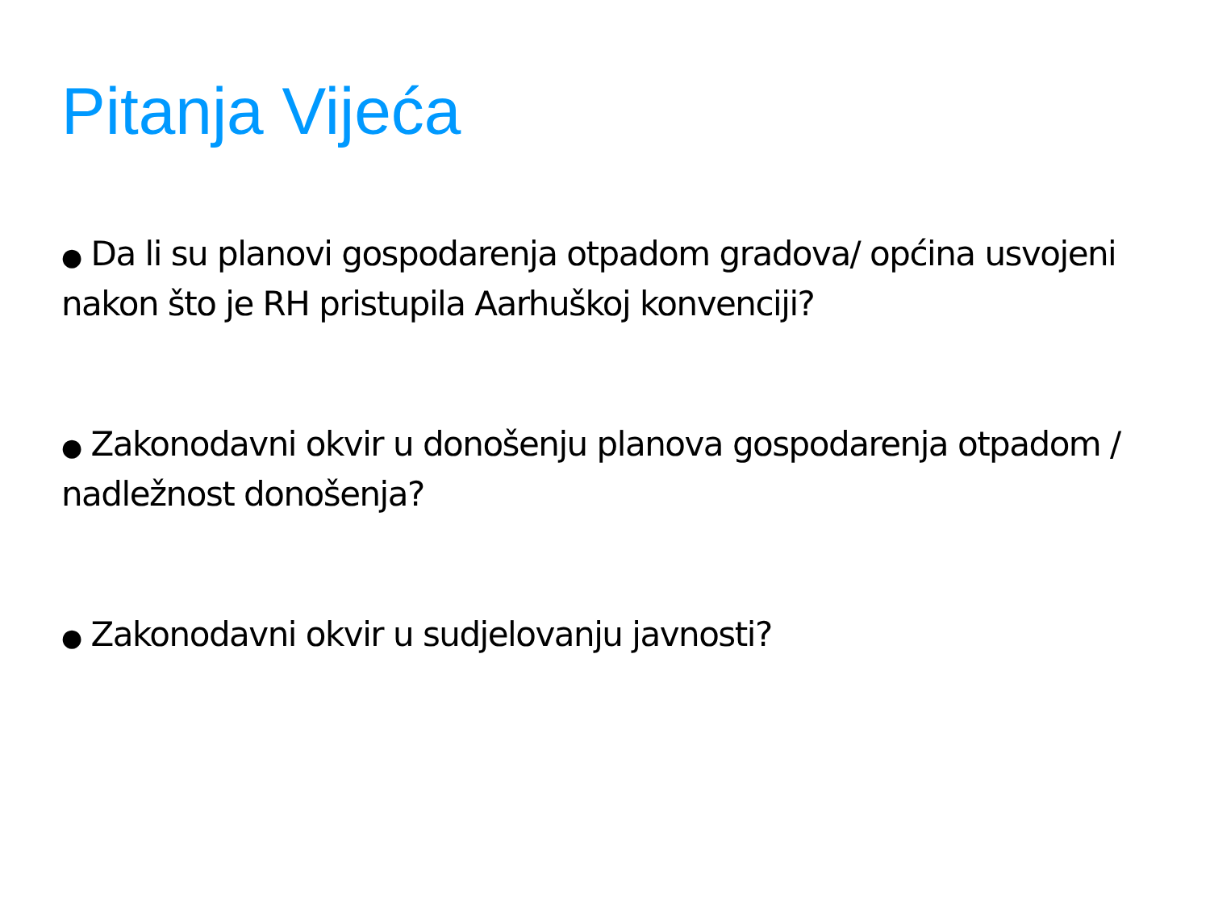Pitanja Vijeća
● Da li su planovi gospodarenja otpadom gradova/ općina usvojeni nakon što je RH pristupila Aarhuškoj konvenciji?
● Zakonodavni okvir u donošenju planova gospodarenja otpadom / nadležnost donošenja?
● Zakonodavni okvir u sudjelovanju javnosti?